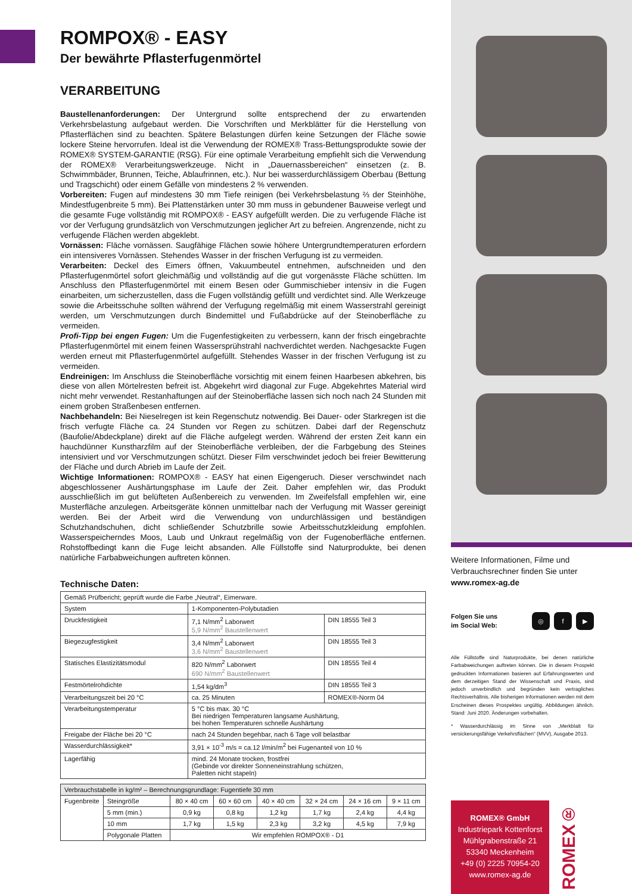ROMPOX® - EASY
Der bewährte Pflasterfugenmörtel
VERARBEITUNG
Baustellenanforderungen: Der Untergrund sollte entsprechend der zu erwartenden Verkehrsbelastung aufgebaut werden. Die Vorschriften und Merkblätter für die Herstellung von Pflasterflächen sind zu beachten. Spätere Belastungen dürfen keine Setzungen der Fläche sowie lockere Steine hervorrufen. Ideal ist die Verwendung der ROMEX® Trass-Bettungsprodukte sowie der ROMEX® SYSTEM-GARANTIE (RSG). Für eine optimale Verarbeitung empfiehlt sich die Verwendung der ROMEX® Verarbeitungswerkzeuge. Nicht in „Dauernassbereichen“ einsetzen (z. B. Schwimmbäder, Brunnen, Teiche, Ablaufrinnen, etc.). Nur bei wasserdurchlässigem Oberbau (Bettung und Tragschicht) oder einem Gefälle von mindestens 2 % verwenden.
Vorbereiten: Fugen auf mindestens 30 mm Tiefe reinigen (bei Verkehrsbelastung ⅔ der Steinhöhe, Mindestfugenbreite 5 mm). Bei Plattenstärken unter 30 mm muss in gebundener Bauweise verlegt und die gesamte Fuge vollständig mit ROMPOX® - EASY aufgefüllt werden. Die zu verfugende Fläche ist vor der Verfugung grundsätzlich von Verschmutzungen jeglicher Art zu befreien. Angrenzende, nicht zu verfugende Flächen werden abgeklebt.
Vornässen: Fläche vornässen. Saugfähige Flächen sowie höhere Untergrundtemperaturen erfordern ein intensiveres Vornässen. Stehendes Wasser in der frischen Verfugung ist zu vermeiden.
Verarbeiten: Deckel des Eimers öffnen, Vakuumbeutel entnehmen, aufschneiden und den Pflasterfugenmörtel sofort gleichmäßig und vollständig auf die gut vorgenässte Fläche schütten. Im Anschluss den Pflasterfugenmörtel mit einem Besen oder Gummischieber intensiv in die Fugen einarbeiten, um sicherzustellen, dass die Fugen vollständig gefüllt und verdichtet sind. Alle Werkzeuge sowie die Arbeitsschuhe sollten während der Verfugung regelmäßig mit einem Wasserstrahl gereinigt werden, um Verschmutzungen durch Bindemittel und Fußabdrücke auf der Steinoberfläche zu vermeiden.
Profi-Tipp bei engen Fugen: Um die Fugenfestigkeiten zu verbessern, kann der frisch eingebrachte Pflasterfugenmörtel mit einem feinen Wassersprühstrahl nachverdichtet werden. Nachgesackte Fugen werden erneut mit Pflasterfugenmörtel aufgefüllt. Stehendes Wasser in der frischen Verfugung ist zu vermeiden.
Endreinigen: Im Anschluss die Steinoberfläche vorsichtig mit einem feinen Haarbesen abkehren, bis diese von allen Mörtelresten befreit ist. Abgekehrt wird diagonal zur Fuge. Abgekehrtes Material wird nicht mehr verwendet. Restanhaftungen auf der Steinoberfläche lassen sich noch nach 24 Stunden mit einem groben Straßenbesen entfernen.
Nachbehandeln: Bei Nieselregen ist kein Regenschutz notwendig. Bei Dauer- oder Starkregen ist die frisch verfugte Fläche ca. 24 Stunden vor Regen zu schützen. Dabei darf der Regenschutz (Baufolie/Abdeckplane) direkt auf die Fläche aufgelegt werden. Während der ersten Zeit kann ein hauchdünner Kunstharzfilm auf der Steinoberfläche verbleiben, der die Farbgebung des Steines intensiviert und vor Verschmutzungen schützt. Dieser Film verschwindet jedoch bei freier Bewitterung der Fläche und durch Abrieb im Laufe der Zeit.
Wichtige Informationen: ROMPOX® - EASY hat einen Eigengeruch. Dieser verschwindet nach abgeschlossener Aushärtungsphase im Laufe der Zeit. Daher empfehlen wir, das Produkt ausschließlich im gut belüfteten Außenbereich zu verwenden. Im Zweifelsfall empfehlen wir, eine Musterfläche anzulegen. Arbeitsgeräte können unmittelbar nach der Verfugung mit Wasser gereinigt werden. Bei der Arbeit wird die Verwendung von undurchlässigen und beständigen Schutzhandschuhen, dicht schließender Schutzbrille sowie Arbeitsschutzkleidung empfohlen. Wasserspeicherndes Moos, Laub und Unkraut regelmäßig von der Fugenoberfläche entfernen. Rohstoffbedingt kann die Fuge leicht absanden. Alle Füllstoffe sind Naturprodukte, bei denen natürliche Farbabweichungen auftreten können.
Technische Daten:
| Gemäß Prüfbericht; geprüft wurde die Farbe „Neutral“, Eimerware. | | |
| System | 1-Komponenten-Polybutadien | |
| Druckfestigkeit | 7,1 N/mm<sup>2</sup> Laborwert 5,9 N/mm<sup>2</sup> Baustellenwert | DIN 18555 Teil 3 |
| Biegezugfestigkeit | 3,4 N/mm<sup>2</sup> Laborwert 3,6 N/mm<sup>2</sup> Baustellenwert | DIN 18555 Teil 3 |
| Statisches Elastizitätsmodul | 820 N/mm<sup>2</sup> Laborwert 690 N/mm<sup>2</sup> Baustellenwert | DIN 18555 Teil 4 |
| Festmörtelrohdichte | 1,54 kg/dm<sup>3</sup> | DIN 18555 Teil 3 |
| Verarbeitungszeit bei 20 °C | ca. 25 Minuten | ROMEX®-Norm 04 |
| Verarbeitungstemperatur | 5 °C bis max. 30 °C Bei niedrigen Temperaturen langsame Aushärtung, bei hohen Temperaturen schnelle Aushärtung | |
| Freigabe der Fläche bei 20 °C | nach 24 Stunden begehbar, nach 6 Tage voll belastbar | |
| Wasserdurchlässigkeit* | 3,91 × 10<sup>-3</sup> m/s = ca.12 l/min/m<sup>2</sup> bei Fugenanteil von 10 % | |
| Lagerfähig | mind. 24 Monate trocken, frostfrei (Gebinde vor direkter Sonneneinstrahlung schützen, Paletten nicht stapeln) | |
| Verbrauchstabelle in kg/m² – Berechnungsgrundlage: Fugentiefe 30 mm | | | | | | | |
| Fugenbreite | Steingröße | 80 × 40 cm | 60 × 60 cm | 40 × 40 cm | 32 × 24 cm | 24 × 16 cm | 9 × 11 cm |
| | 5 mm (min.) | 0,9 kg | 0,8 kg | 1,2 kg | 1,7 kg | 2,4 kg | 4,4 kg |
| | 10 mm | 1,7 kg | 1,5 kg | 2,3 kg | 3,2 kg | 4,5 kg | 7,9 kg |
| | Polygonale Platten | Wir empfehlen ROMPOX® - D1 | | | | | |
Weitere Informationen, Filme und Verbrauchsrechner finden Sie unter
www.romex-ag.de
Folgen Sie uns
im Social Web:
◎ f ▶
Alle Füllstoffe sind Naturprodukte, bei denen natürliche Farbabweichungen auftreten können. Die in diesem Prospekt gedruckten Informationen basieren auf Erfahrungswerten und dem derzeitigen Stand der Wissenschaft und Praxis, sind jedoch unverbindlich und begründen kein vertragliches Rechtsverhältnis. Alle bisherigen Informationen werden mit dem Erscheinen dieses Prospektes ungültig. Abbildungen ähnlich. Stand: Juni 2020. Änderungen vorbehalten.
* Wasserdurchlässig im Sinne von „Merkblatt für versickerungsfähige Verkehrsflächen“ (MVV), Ausgabe 2013.
ROMEX® GmbH
Industriepark Kottenforst
Mühlgrabenstraße 21
53340 Meckenheim
+49 (0) 2225 70954-20
www.romex-ag.de
ROMEX®